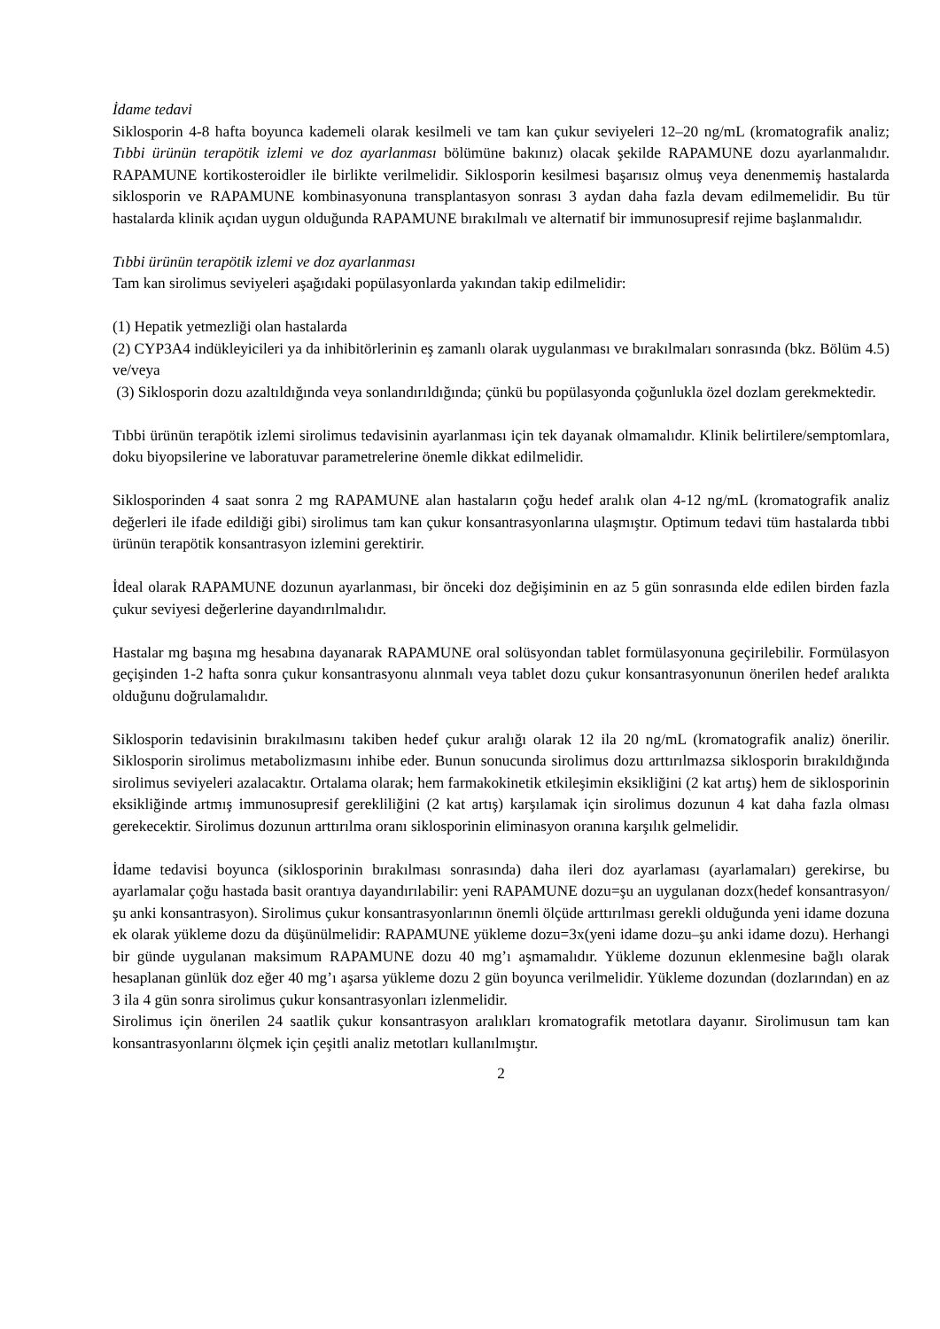İdame tedavi
Siklosporin 4-8 hafta boyunca kademeli olarak kesilmeli ve tam kan çukur seviyeleri 12–20 ng/mL (kromatografik analiz; Tıbbi ürünün terapötik izlemi ve doz ayarlanması bölümüne bakınız) olacak şekilde RAPAMUNE dozu ayarlanmalıdır. RAPAMUNE kortikosteroidler ile birlikte verilmelidir. Siklosporin kesilmesi başarısız olmuş veya denenmemiş hastalarda siklosporin ve RAPAMUNE kombinasyonuna transplantasyon sonrası 3 aydan daha fazla devam edilmemelidir. Bu tür hastalarda klinik açıdan uygun olduğunda RAPAMUNE bırakılmalı ve alternatif bir immunosupresif rejime başlanmalıdır.
Tıbbi ürünün terapötik izlemi ve doz ayarlanması
Tam kan sirolimus seviyeleri aşağıdaki popülasyonlarda yakından takip edilmelidir:
(1) Hepatik yetmezliği olan hastalarda
(2) CYP3A4 indükleyicileri ya da inhibitörlerinin eş zamanlı olarak uygulanması ve bırakılmaları sonrasında (bkz. Bölüm 4.5) ve/veya
(3) Siklosporin dozu azaltıldığında veya sonlandırıldığında; çünkü bu popülasyonda çoğunlukla özel dozlam gerekmektedir.
Tıbbi ürünün terapötik izlemi sirolimus tedavisinin ayarlanması için tek dayanak olmamalıdır. Klinik belirtilere/semptomlara, doku biyopsilerine ve laboratuvar parametrelerine önemle dikkat edilmelidir.
Siklosporinden 4 saat sonra 2 mg RAPAMUNE alan hastaların çoğu hedef aralık olan 4-12 ng/mL (kromatografik analiz değerleri ile ifade edildiği gibi) sirolimus tam kan çukur konsantrasyonlarına ulaşmıştır. Optimum tedavi tüm hastalarda tıbbi ürünün terapötik konsantrasyon izlemini gerektirir.
İdeal olarak RAPAMUNE dozunun ayarlanması, bir önceki doz değişiminin en az 5 gün sonrasında elde edilen birden fazla çukur seviyesi değerlerine dayandırılmalıdır.
Hastalar mg başına mg hesabına dayanarak RAPAMUNE oral solüsyondan tablet formülasyonuna geçirilebilir. Formülasyon geçişinden 1-2 hafta sonra çukur konsantrasyonu alınmalı veya tablet dozu çukur konsantrasyonunun önerilen hedef aralıkta olduğunu doğrulamalıdır.
Siklosporin tedavisinin bırakılmasını takiben hedef çukur aralığı olarak 12 ila 20 ng/mL (kromatografik analiz) önerilir. Siklosporin sirolimus metabolizmasını inhibe eder. Bunun sonucunda sirolimus dozu arttırılmazsa siklosporin bırakıldığında sirolimus seviyeleri azalacaktır. Ortalama olarak; hem farmakokinetik etkileşimin eksikliğini (2 kat artış) hem de siklosporinin eksikliğinde artmış immunosupresif gerekliliğini (2 kat artış) karşılamak için sirolimus dozunun 4 kat daha fazla olması gerekecektir. Sirolimus dozunun arttırılma oranı siklosporinin eliminasyon oranına karşılık gelmelidir.
İdame tedavisi boyunca (siklosporinin bırakılması sonrasında) daha ileri doz ayarlaması (ayarlamaları) gerekirse, bu ayarlamalar çoğu hastada basit orantıya dayandırılabilir: yeni RAPAMUNE dozu=şu an uygulanan dozx(hedef konsantrasyon/şu anki konsantrasyon). Sirolimus çukur konsantrasyonlarının önemli ölçüde arttırılması gerekli olduğunda yeni idame dozuna ek olarak yükleme dozu da düşünülmelidir: RAPAMUNE yükleme dozu=3x(yeni idame dozu–şu anki idame dozu). Herhangi bir günde uygulanan maksimum RAPAMUNE dozu 40 mg’ı aşmamalıdır. Yükleme dozunun eklenmesine bağlı olarak hesaplanan günlük doz eğer 40 mg’ı aşarsa yükleme dozu 2 gün boyunca verilmelidir. Yükleme dozundan (dozlarından) en az 3 ila 4 gün sonra sirolimus çukur konsantrasyonları izlenmelidir.
Sirolimus için önerilen 24 saatlik çukur konsantrasyon aralıkları kromatografik metotlara dayanır. Sirolimusun tam kan konsantrasyonlarını ölçmek için çeşitli analiz metotları kullanılmıştır.
2